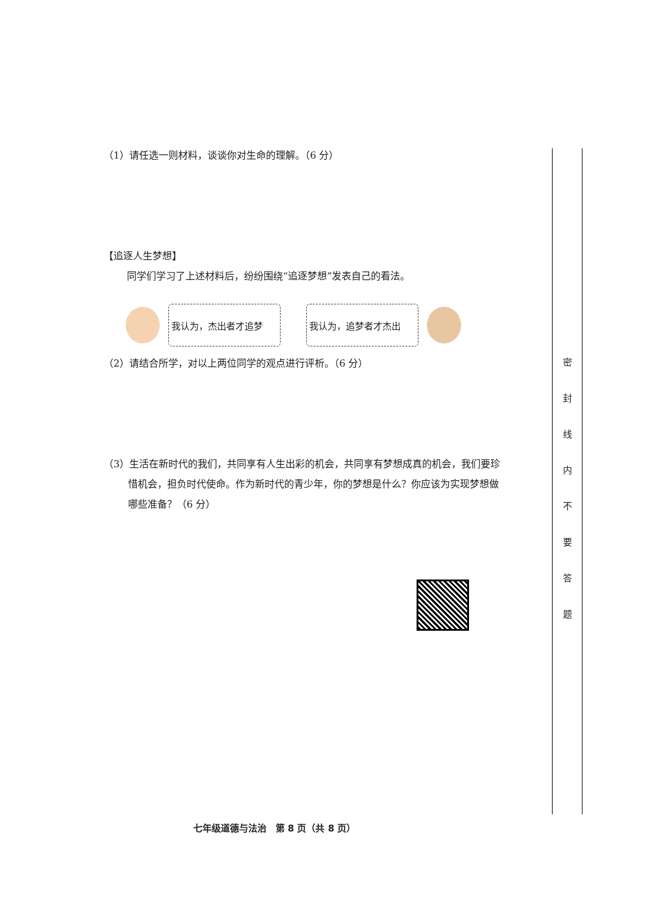（1）请任选一则材料，谈谈你对生命的理解。（6 分）
【追逐人生梦想】
同学们学习了上述材料后，纷纷围绕“追逐梦想”发表自己的看法。
我认为，杰出者才追梦 我认为，追梦者才杰出
（2）请结合所学，对以上两位同学的观点进行评析。（6 分）
（3）生活在新时代的我们，共同享有人生出彩的机会，共同享有梦想成真的机会，我们要珍惜机会，担负时代使命。作为新时代的青少年，你的梦想是什么？你应该为实现梦想做哪些准备？（6 分）
密 封 线 内 不 要 答 题
七年级道德与法治　第 8 页（共 8 页）